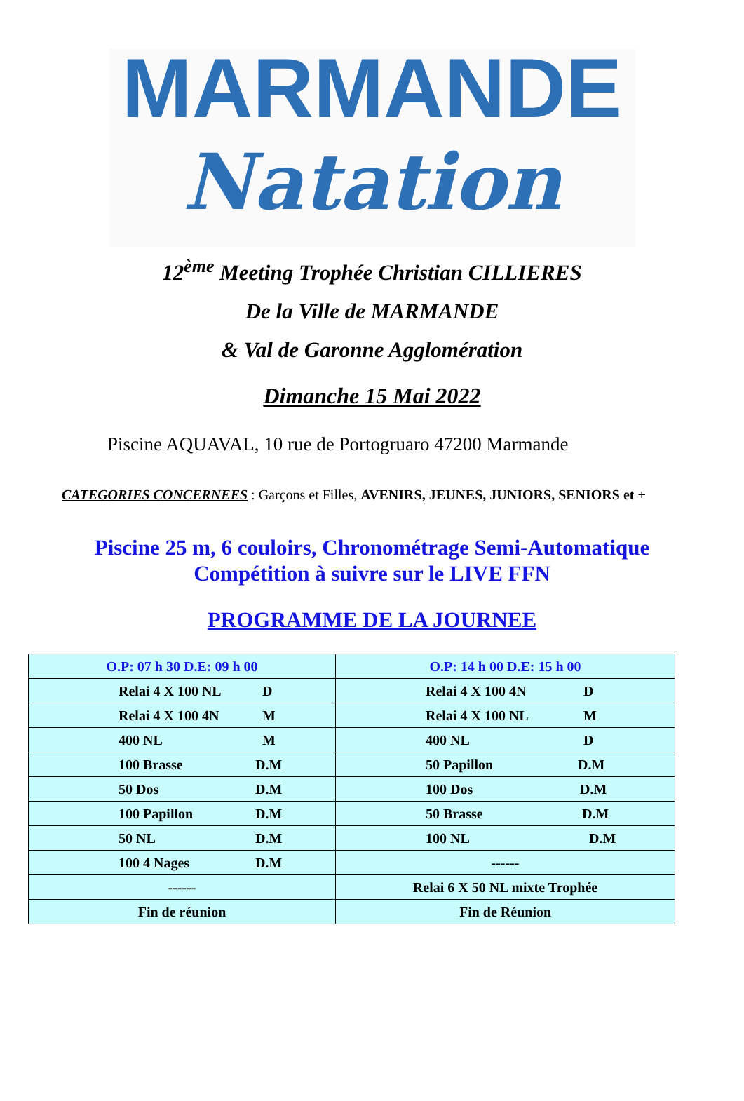MARMANDE
Natation
12<sup>ème</sup> Meeting Trophée Christian CILLIERES
De la Ville de MARMANDE
& Val de Garonne Agglomération
Dimanche 15 Mai 2022
Piscine AQUAVAL, 10 rue de Portogruaro 47200 Marmande
CATEGORIES CONCERNEES : Garçons et Filles, AVENIRS, JEUNES, JUNIORS, SENIORS et +
Piscine 25 m, 6 couloirs, Chronométrage Semi-Automatique
Compétition à suivre sur le LIVE FFN
PROGRAMME DE LA JOURNEE
| O.P: 07 h 30 D.E: 09 h 00 | O.P: 14 h 00 D.E: 15 h 00 |
| --- | --- |
| Relai 4 X 100 NL D | Relai 4 X 100 4N D |
| Relai 4 X 100 4N M | Relai 4 X 100 NL M |
| 400 NL M | 400 NL D |
| 100 Brasse D.M | 50 Papillon D.M |
| 50 Dos D.M | 100 Dos D.M |
| 100 Papillon D.M | 50 Brasse D.M |
| 50 NL D.M | 100 NL D.M |
| 100 4 Nages D.M | ------ |
| ------ | Relai 6 X 50 NL mixte Trophée |
| Fin de réunion | Fin de Réunion |